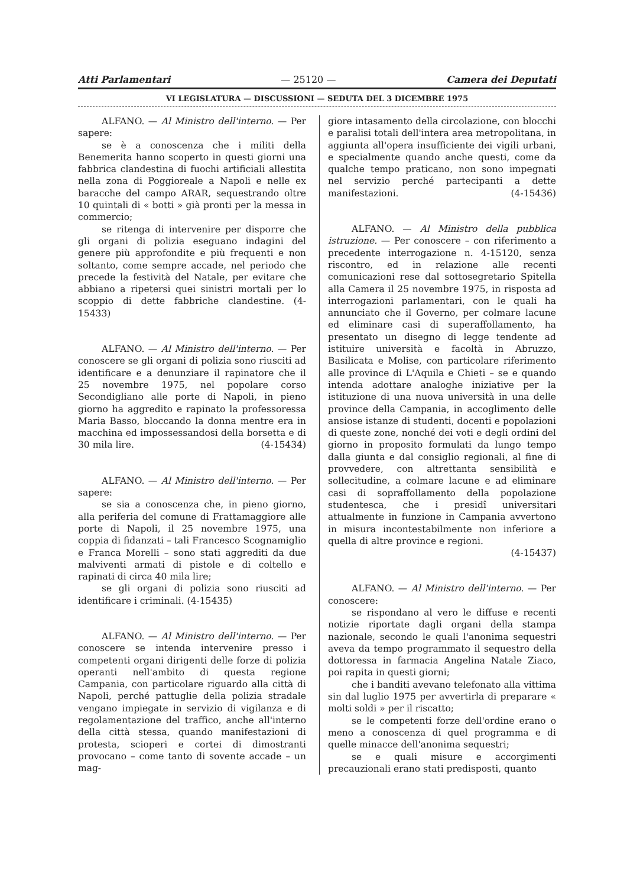Atti Parlamentari — 25120 — Camera dei Deputati
VI LEGISLATURA — DISCUSSIONI — SEDUTA DEL 3 DICEMBRE 1975
ALFANO. — Al Ministro dell'interno. — Per sapere:
se è a conoscenza che i militi della Benemerita hanno scoperto in questi giorni una fabbrica clandestina di fuochi artificiali allestita nella zona di Poggioreale a Napoli e nelle ex baracche del campo ARAR, sequestrando oltre 10 quintali di « botti » già pronti per la messa in commercio;
se ritenga di intervenire per disporre che gli organi di polizia eseguano indagini del genere più approfondite e più frequenti e non soltanto, come sempre accade, nel periodo che precede la festività del Natale, per evitare che abbiano a ripetersi quei sinistri mortali per lo scoppio di dette fabbriche clandestine. (4-15433)
ALFANO. — Al Ministro dell'interno. — Per conoscere se gli organi di polizia sono riusciti ad identificare e a denunziare il rapinatore che il 25 novembre 1975, nel popolare corso Secondigliano alle porte di Napoli, in pieno giorno ha aggredito e rapinato la professoressa Maria Basso, bloccando la donna mentre era in macchina ed impossessandosi della borsetta e di 30 mila lire. (4-15434)
ALFANO. — Al Ministro dell'interno. — Per sapere:
se sia a conoscenza che, in pieno giorno, alla periferia del comune di Frattamaggiore alle porte di Napoli, il 25 novembre 1975, una coppia di fidanzati – tali Francesco Scognamiglio e Franca Morelli – sono stati aggrediti da due malviventi armati di pistole e di coltello e rapinati di circa 40 mila lire;
se gli organi di polizia sono riusciti ad identificare i criminali. (4-15435)
ALFANO. — Al Ministro dell'interno. — Per conoscere se intenda intervenire presso i competenti organi dirigenti delle forze di polizia operanti nell'ambito di questa regione Campania, con particolare riguardo alla città di Napoli, perché pattuglie della polizia stradale vengano impiegate in servizio di vigilanza e di regolamentazione del traffico, anche all'interno della città stessa, quando manifestazioni di protesta, scioperi e cortei di dimostranti provocano – come tanto di sovente accade – un mag-
giore intasamento della circolazione, con blocchi e paralisi totali dell'intera area metropolitana, in aggiunta all'opera insufficiente dei vigili urbani, e specialmente quando anche questi, come da qualche tempo praticano, non sono impegnati nel servizio perché partecipanti a dette manifestazioni. (4-15436)
ALFANO. — Al Ministro della pubblica istruzione. — Per conoscere – con riferimento a precedente interrogazione n. 4-15120, senza riscontro, ed in relazione alle recenti comunicazioni rese dal sottosegretario Spitella alla Camera il 25 novembre 1975, in risposta ad interrogazioni parlamentari, con le quali ha annunciato che il Governo, per colmare lacune ed eliminare casi di superaffollamento, ha presentato un disegno di legge tendente ad istituire università e facoltà in Abruzzo, Basilicata e Molise, con particolare riferimento alle province di L'Aquila e Chieti – se e quando intenda adottare analoghe iniziative per la istituzione di una nuova università in una delle province della Campania, in accoglimento delle ansiose istanze di studenti, docenti e popolazioni di queste zone, nonché dei voti e degli ordini del giorno in proposito formulati da lungo tempo dalla giunta e dal consiglio regionali, al fine di provvedere, con altrettanta sensibilità e sollecitudine, a colmare lacune e ad eliminare casi di sopraffollamento della popolazione studentesca, che i presidî universitari attualmente in funzione in Campania avvertono in misura incontestabilmente non inferiore a quella di altre province e regioni.
(4-15437)
ALFANO. — Al Ministro dell'interno. — Per conoscere:
se rispondano al vero le diffuse e recenti notizie riportate dagli organi della stampa nazionale, secondo le quali l'anonima sequestri aveva da tempo programmato il sequestro della dottoressa in farmacia Angelina Natale Ziaco, poi rapita in questi giorni;
che i banditi avevano telefonato alla vittima sin dal luglio 1975 per avvertirla di preparare « molti soldi » per il riscatto;
se le competenti forze dell'ordine erano o meno a conoscenza di quel programma e di quelle minacce dell'anonima sequestri;
se e quali misure e accorgimenti precauzionali erano stati predisposti, quanto